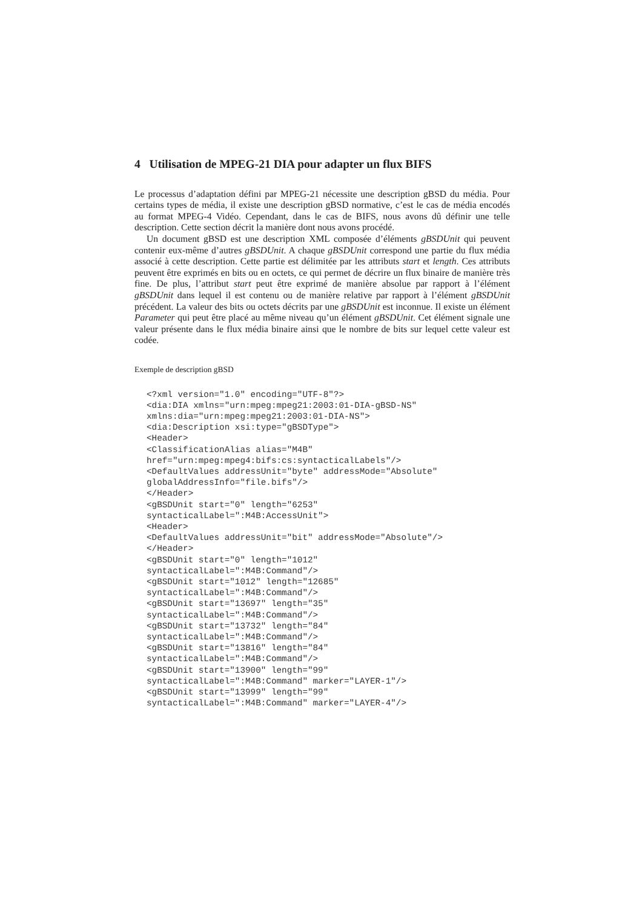4 Utilisation de MPEG-21 DIA pour adapter un flux BIFS
Le processus d’adaptation défini par MPEG-21 nécessite une description gBSD du média. Pour certains types de média, il existe une description gBSD normative, c’est le cas de média encodés au format MPEG-4 Vidéo. Cependant, dans le cas de BIFS, nous avons dû définir une telle description. Cette section décrit la manière dont nous avons procédé.
Un document gBSD est une description XML composée d’éléments gBSDUnit qui peuvent contenir eux-même d’autres gBSDUnit. A chaque gBSDUnit correspond une partie du flux média associé à cette description. Cette partie est délimitée par les attributs start et length. Ces attributs peuvent être exprimés en bits ou en octets, ce qui permet de décrire un flux binaire de manière très fine. De plus, l’attribut start peut être exprimé de manière absolue par rapport à l’élément gBSDUnit dans lequel il est contenu ou de manière relative par rapport à l’élément gBSDUnit précédent. La valeur des bits ou octets décrits par une gBSDUnit est inconnue. Il existe un élément Parameter qui peut être placé au même niveau qu’un élément gBSDUnit. Cet élément signale une valeur présente dans le flux média binaire ainsi que le nombre de bits sur lequel cette valeur est codée.
Exemple de description gBSD
<?xml version="1.0" encoding="UTF-8"?>
<dia:DIA xmlns="urn:mpeg:mpeg21:2003:01-DIA-gBSD-NS"
xmlns:dia="urn:mpeg:mpeg21:2003:01-DIA-NS">
<dia:Description xsi:type="gBSDType">
<Header>
<ClassificationAlias alias="M4B"
href="urn:mpeg:mpeg4:bifs:cs:syntacticalLabels"/>
<DefaultValues addressUnit="byte" addressMode="Absolute"
globalAddressInfo="file.bifs"/>
</Header>
<gBSDUnit start="0" length="6253"
syntacticalLabel=":M4B:AccessUnit">
<Header>
<DefaultValues addressUnit="bit" addressMode="Absolute"/>
</Header>
<gBSDUnit start="0" length="1012"
syntacticalLabel=":M4B:Command"/>
<gBSDUnit start="1012" length="12685"
syntacticalLabel=":M4B:Command"/>
<gBSDUnit start="13697" length="35"
syntacticalLabel=":M4B:Command"/>
<gBSDUnit start="13732" length="84"
syntacticalLabel=":M4B:Command"/>
<gBSDUnit start="13816" length="84"
syntacticalLabel=":M4B:Command"/>
<gBSDUnit start="13900" length="99"
syntacticalLabel=":M4B:Command" marker="LAYER-1"/>
<gBSDUnit start="13999" length="99"
syntacticalLabel=":M4B:Command" marker="LAYER-4"/>